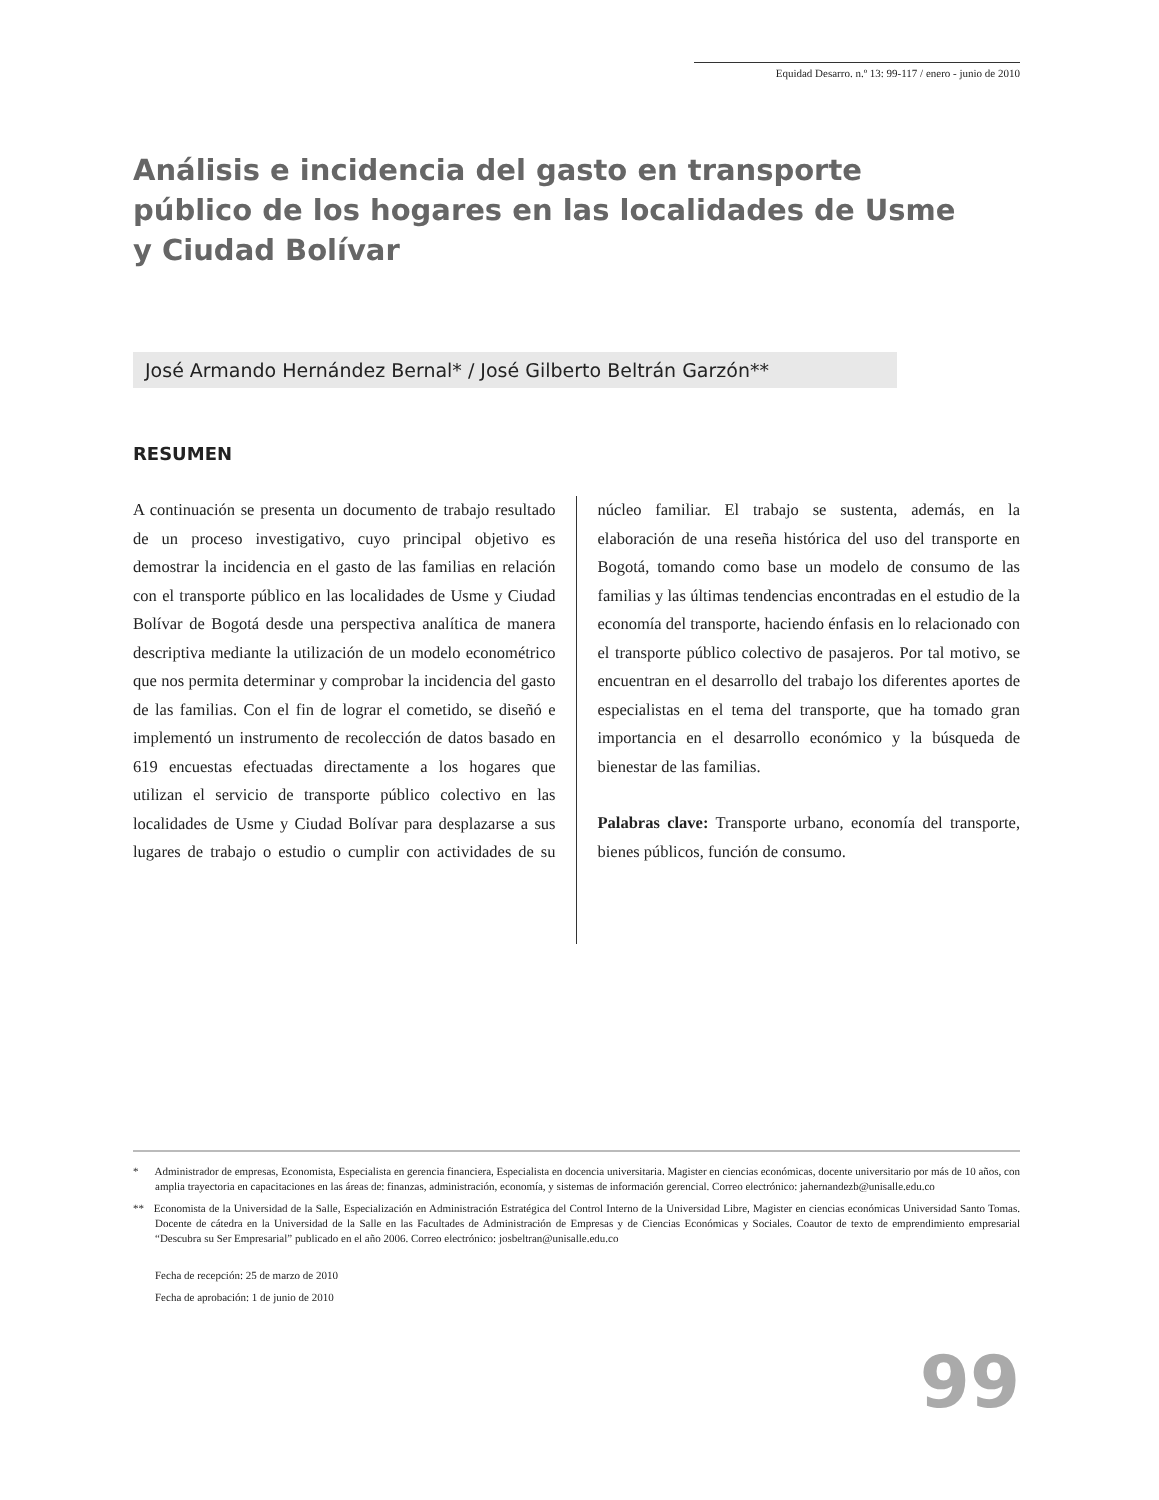Equidad Desarro. n.º 13: 99-117 / enero - junio de 2010
Análisis e incidencia del gasto en transporte público de los hogares en las localidades de Usme y Ciudad Bolívar
José Armando Hernández Bernal* / José Gilberto Beltrán Garzón**
RESUMEN
A continuación se presenta un documento de trabajo resultado de un proceso investigativo, cuyo principal objetivo es demostrar la incidencia en el gasto de las familias en relación con el transporte público en las localidades de Usme y Ciudad Bolívar de Bogotá desde una perspectiva analítica de manera descriptiva mediante la utilización de un modelo econométrico que nos permita determinar y comprobar la incidencia del gasto de las familias. Con el fin de lograr el cometido, se diseñó e implementó un instrumento de recolección de datos basado en 619 encuestas efectuadas directamente a los hogares que utilizan el servicio de transporte público colectivo en las localidades de Usme y Ciudad Bolívar para desplazarse a sus lugares de trabajo o estudio o cumplir con actividades de su núcleo familiar. El trabajo se sustenta, además, en la elaboración de una reseña histórica del uso del transporte en Bogotá, tomando como base un modelo de consumo de las familias y las últimas tendencias encontradas en el estudio de la economía del transporte, haciendo énfasis en lo relacionado con el transporte público colectivo de pasajeros. Por tal motivo, se encuentran en el desarrollo del trabajo los diferentes aportes de especialistas en el tema del transporte, que ha tomado gran importancia en el desarrollo económico y la búsqueda de bienestar de las familias.
Palabras clave: Transporte urbano, economía del transporte, bienes públicos, función de consumo.
* Administrador de empresas, Economista, Especialista en gerencia financiera, Especialista en docencia universitaria. Magister en ciencias económicas, docente universitario por más de 10 años, con amplia trayectoria en capacitaciones en las áreas de: finanzas, administración, economía, y sistemas de información gerencial. Correo electrónico: jahernandezb@unisalle.edu.co
** Economista de la Universidad de la Salle, Especialización en Administración Estratégica del Control Interno de la Universidad Libre, Magister en ciencias económicas Universidad Santo Tomas. Docente de cátedra en la Universidad de la Salle en las Facultades de Administración de Empresas y de Ciencias Económicas y Sociales. Coautor de texto de emprendimiento empresarial “Descubra su Ser Empresarial” publicado en el año 2006. Correo electrónico: josbeltran@unisalle.edu.co
Fecha de recepción: 25 de marzo de 2010
Fecha de aprobación: 1 de junio de 2010
99